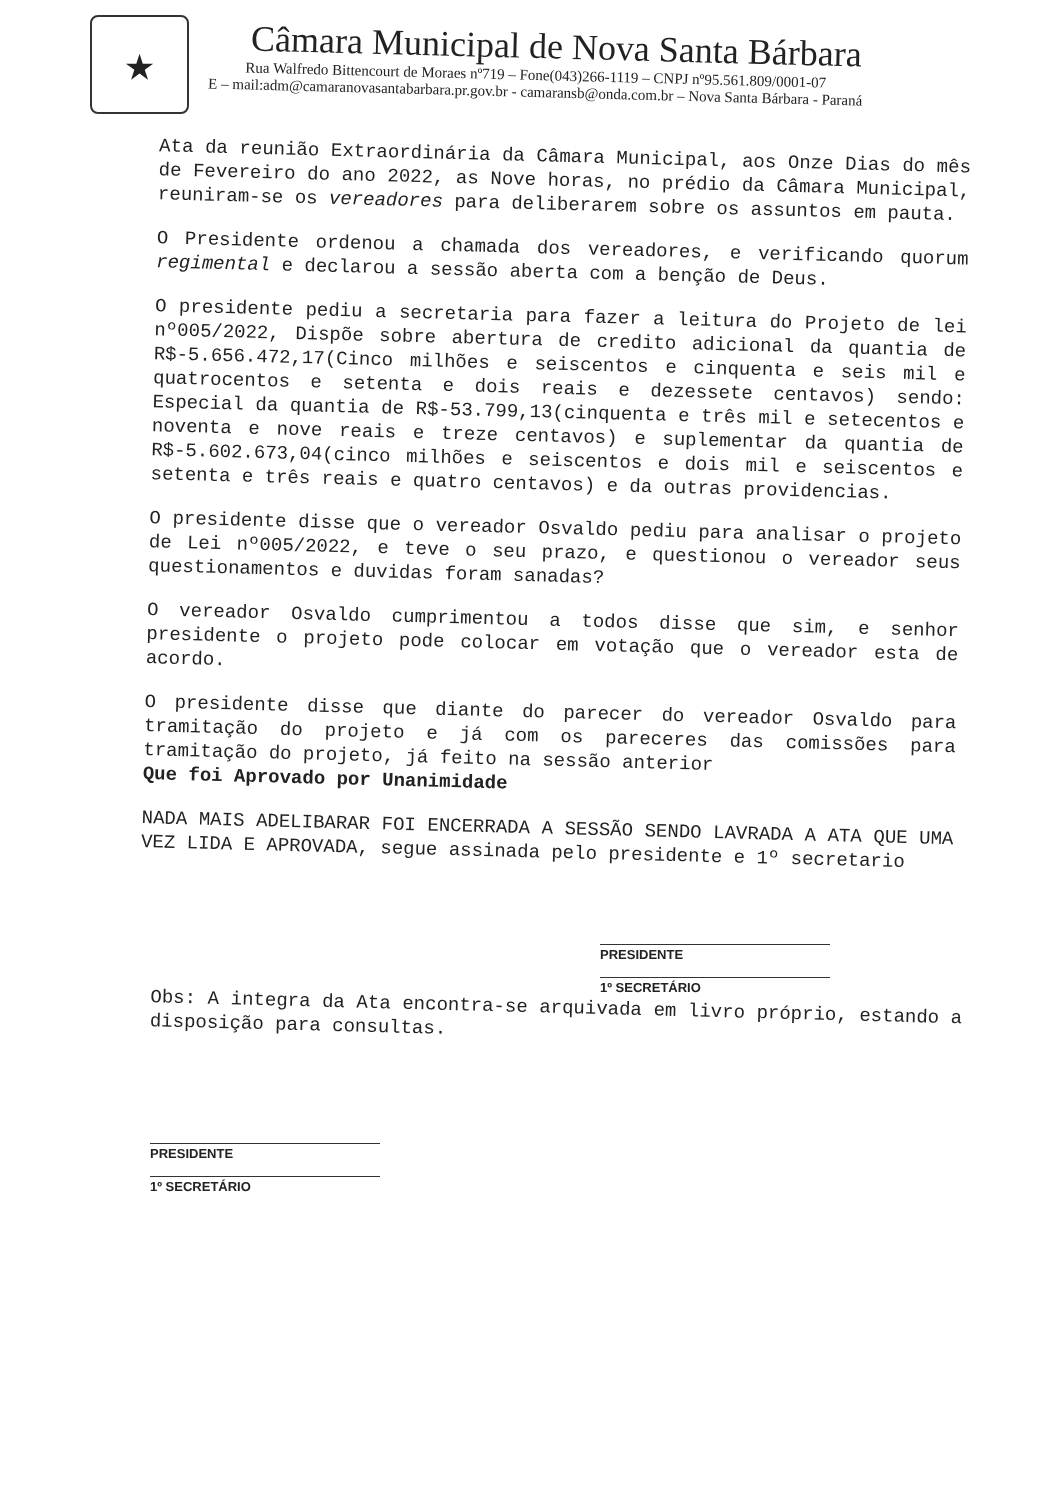★
Câmara Municipal de Nova Santa Bárbara
Rua Walfredo Bittencourt de Moraes nº719 – Fone(043)266-1119 – CNPJ nº95.561.809/0001-07
E – mail:adm@camaranovasantabarbara.pr.gov.br - camaransb@onda.com.br – Nova Santa Bárbara - Paraná
Ata da reunião Extraordinária da Câmara Municipal, aos Onze Dias do mês de Fevereiro do ano 2022, as Nove horas, no prédio da Câmara Municipal, reuniram-se os vereadores para deliberarem sobre os assuntos em pauta.
O Presidente ordenou a chamada dos vereadores, e verificando quorum regimental e declarou a sessão aberta com a benção de Deus.
O presidente pediu a secretaria para fazer a leitura do Projeto de lei nº005/2022, Dispõe sobre abertura de credito adicional da quantia de R$-5.656.472,17(Cinco milhões e seiscentos e cinquenta e seis mil e quatrocentos e setenta e dois reais e dezessete centavos) sendo: Especial da quantia de R$-53.799,13(cinquenta e três mil e setecentos e noventa e nove reais e treze centavos) e suplementar da quantia de R$-5.602.673,04(cinco milhões e seiscentos e dois mil e seiscentos e setenta e três reais e quatro centavos) e da outras providencias.
O presidente disse que o vereador Osvaldo pediu para analisar o projeto de Lei nº005/2022, e teve o seu prazo, e questionou o vereador seus questionamentos e duvidas foram sanadas?
O vereador Osvaldo cumprimentou a todos disse que sim, e senhor presidente o projeto pode colocar em votação que o vereador esta de acordo.
O presidente disse que diante do parecer do vereador Osvaldo para tramitação do projeto e já com os pareceres das comissões para tramitação do projeto, já feito na sessão anterior
Que foi Aprovado por Unanimidade
NADA MAIS ADELIBARAR FOI ENCERRADA A SESSÃO SENDO LAVRADA A ATA QUE UMA VEZ LIDA E APROVADA, segue assinada pelo presidente e 1º secretario
PRESIDENTE
1º SECRETÁRIO
Obs: A integra da Ata encontra-se arquivada em livro próprio, estando a disposição para consultas.
PRESIDENTE
1º SECRETÁRIO